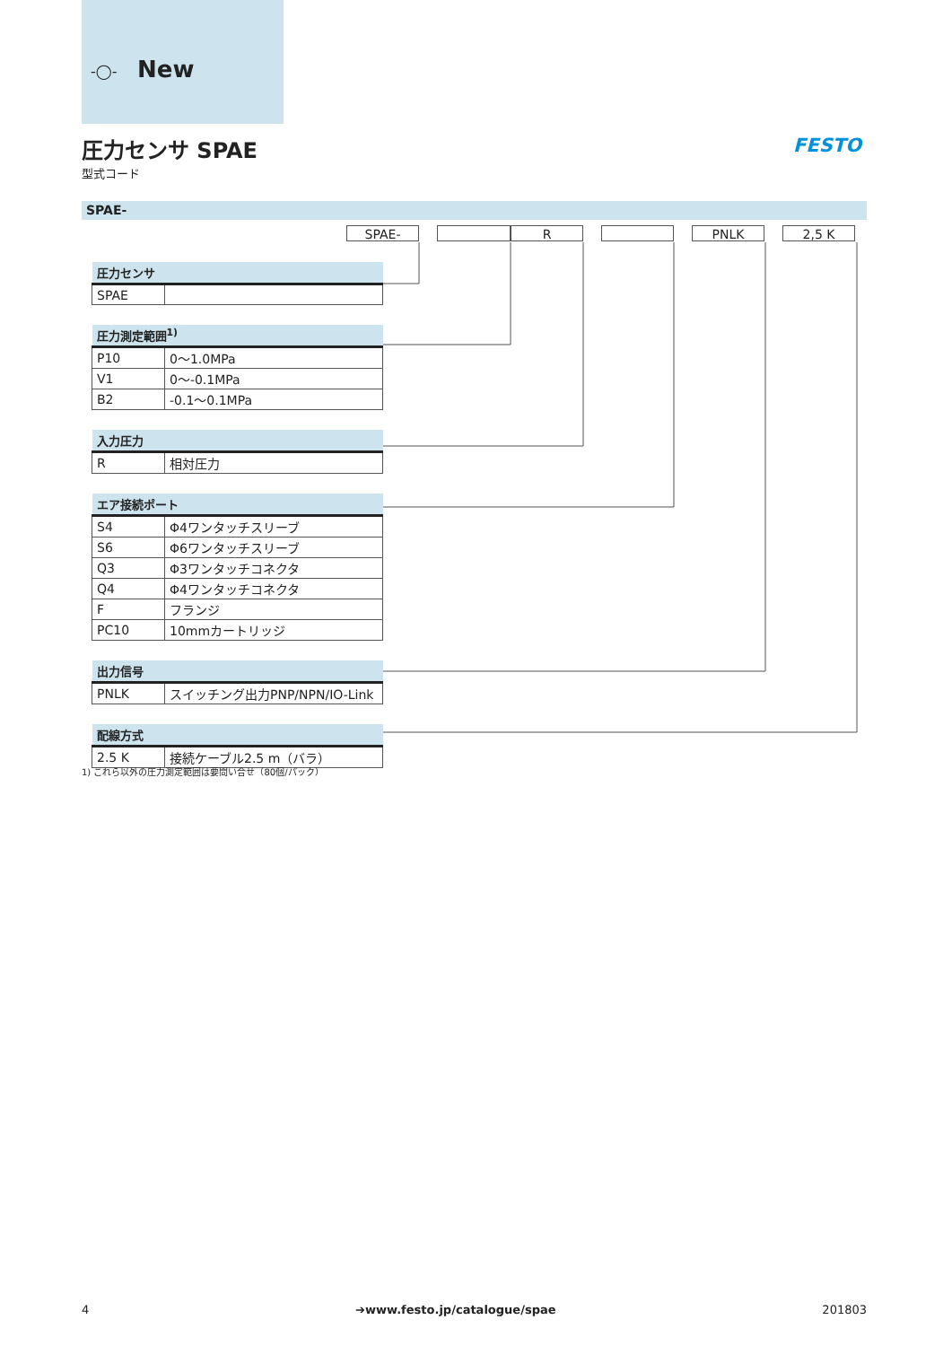-◯- New
圧力センサ SPAE
型式コード
FESTO
SPAE-
SPAE- R PNLK 2,5 K
| 圧力センサ | |
| --- | --- |
| SPAE | |
| 圧力測定範囲<sup>1)</sup> | |
| --- | --- |
| P10 | 0～1.0MPa |
| V1 | 0～-0.1MPa |
| B2 | -0.1～0.1MPa |
| 入力圧力 | |
| --- | --- |
| R | 相対圧力 |
| エア接続ポート | |
| --- | --- |
| S4 | Φ4ワンタッチスリーブ |
| S6 | Φ6ワンタッチスリーブ |
| Q3 | Φ3ワンタッチコネクタ |
| Q4 | Φ4ワンタッチコネクタ |
| F | フランジ |
| PC10 | 10mmカートリッジ |
| 出力信号 | |
| --- | --- |
| PNLK | スイッチング出力PNP/NPN/IO-Link |
| 配線方式 | |
| --- | --- |
| 2.5 K | 接続ケーブル2.5 m（バラ） |
1) これら以外の圧力測定範囲は要問い合せ（80個/パック）
4 ➔www.festo.jp/catalogue/spae 201803